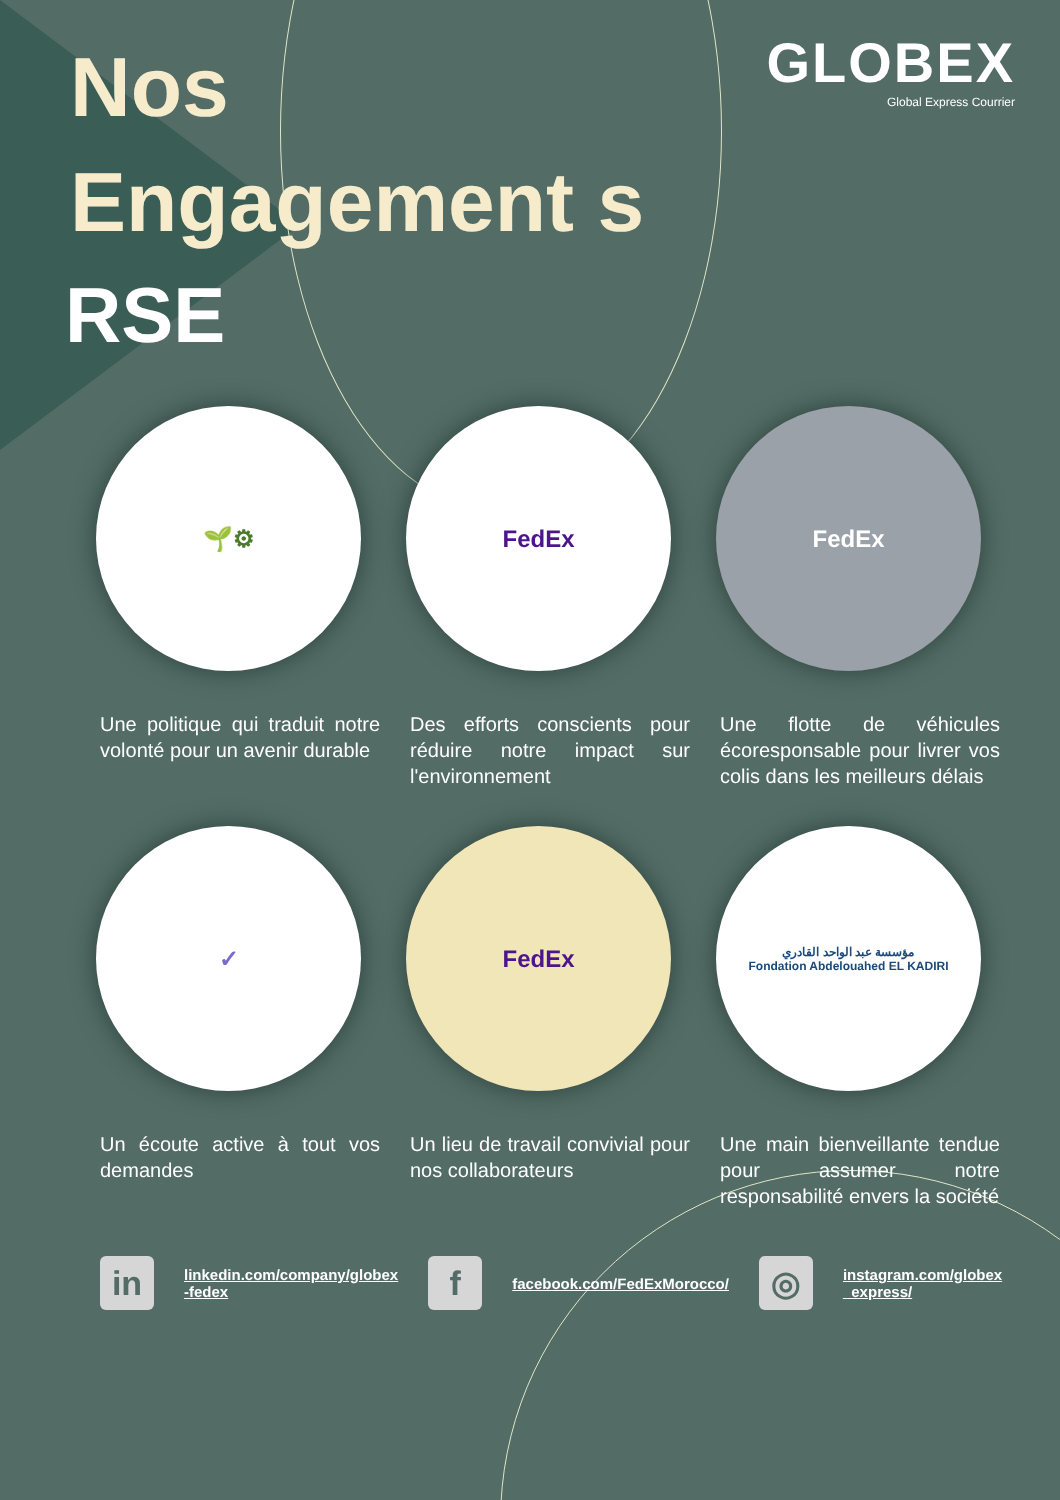Nos
Engagement s
RSE
GLOBEX
Global Express Courrier
🌱⚙
Une politique qui traduit notre volonté pour un avenir durable
FedEx
Des efforts conscients pour réduire notre impact sur l'environnement
FedEx
Une flotte de véhicules écoresponsable pour livrer vos colis dans les meilleurs délais
✓
Un écoute active à tout vos demandes
FedEx
Un lieu de travail convivial pour nos collaborateurs
مؤسسة عبد الواحد القادري
Fondation Abdelouahed EL KADIRI
Une main bienveillante tendue pour assumer notre responsabilité envers la société
in
linkedin.com/company/globex
-fedex
f
facebook.com/FedExMorocco/
◎
instagram.com/globex
_express/